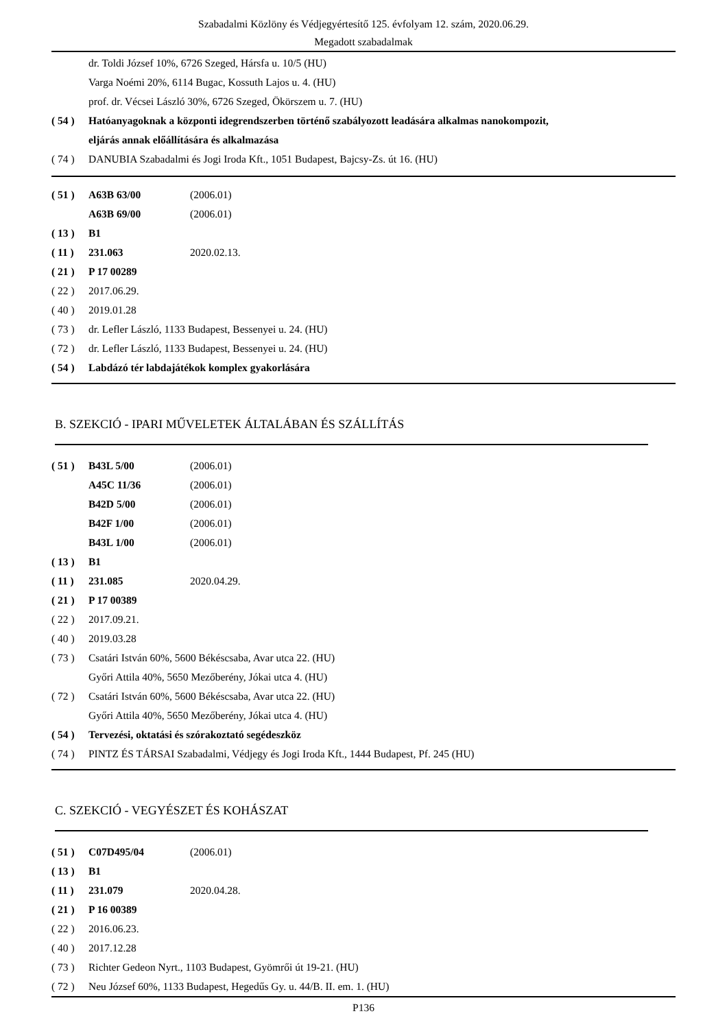Szabadalmi Közlöny és Védjegyértesítő 125. évfolyam 12. szám, 2020.06.29.
Megadott szabadalmak
dr. Toldi József 10%, 6726 Szeged, Hársfa u. 10/5 (HU)
Varga Noémi 20%, 6114 Bugac, Kossuth Lajos u. 4. (HU)
prof. dr. Vécsei László 30%, 6726 Szeged, Ökörszem u. 7. (HU)
( 54 ) Hatóanyagoknak a központi idegrendszerben történő szabályozott leadására alkalmas nanokompozit,
eljárás annak előállítására és alkalmazása
( 74 ) DANUBIA Szabadalmi és Jogi Iroda Kft., 1051 Budapest, Bajcsy-Zs. út 16. (HU)
( 51 ) A63B 63/00 (2006.01)
A63B 69/00 (2006.01)
( 13 ) B1
( 11 ) 231.063 2020.02.13.
( 21 ) P 17 00289
( 22 ) 2017.06.29.
( 40 ) 2019.01.28
( 73 ) dr. Lefler László, 1133 Budapest, Bessenyei u. 24. (HU)
( 72 ) dr. Lefler László, 1133 Budapest, Bessenyei u. 24. (HU)
( 54 ) Labdázó tér labdajátékok komplex gyakorlására
B. SZEKCIÓ - IPARI MŰVELETEK ÁLTALÁBAN ÉS SZÁLLÍTÁS
( 51 ) B43L 5/00 (2006.01)
A45C 11/36 (2006.01)
B42D 5/00 (2006.01)
B42F 1/00 (2006.01)
B43L 1/00 (2006.01)
( 13 ) B1
( 11 ) 231.085 2020.04.29.
( 21 ) P 17 00389
( 22 ) 2017.09.21.
( 40 ) 2019.03.28
( 73 ) Csatári István 60%, 5600 Békéscsaba, Avar utca 22. (HU)
Győri Attila 40%, 5650 Mezőberény, Jókai utca 4. (HU)
( 72 ) Csatári István 60%, 5600 Békéscsaba, Avar utca 22. (HU)
Győri Attila 40%, 5650 Mezőberény, Jókai utca 4. (HU)
( 54 ) Tervezési, oktatási és szórakoztató segédeszköz
( 74 ) PINTZ ÉS TÁRSAI Szabadalmi, Védjegy és Jogi Iroda Kft., 1444 Budapest, Pf. 245 (HU)
C. SZEKCIÓ - VEGYÉSZET ÉS KOHÁSZAT
( 51 ) C07D495/04 (2006.01)
( 13 ) B1
( 11 ) 231.079 2020.04.28.
( 21 ) P 16 00389
( 22 ) 2016.06.23.
( 40 ) 2017.12.28
( 73 ) Richter Gedeon Nyrt., 1103 Budapest, Gyömrői út 19-21. (HU)
( 72 ) Neu József 60%, 1133 Budapest, Hegedűs Gy. u. 44/B. II. em. 1. (HU)
P136